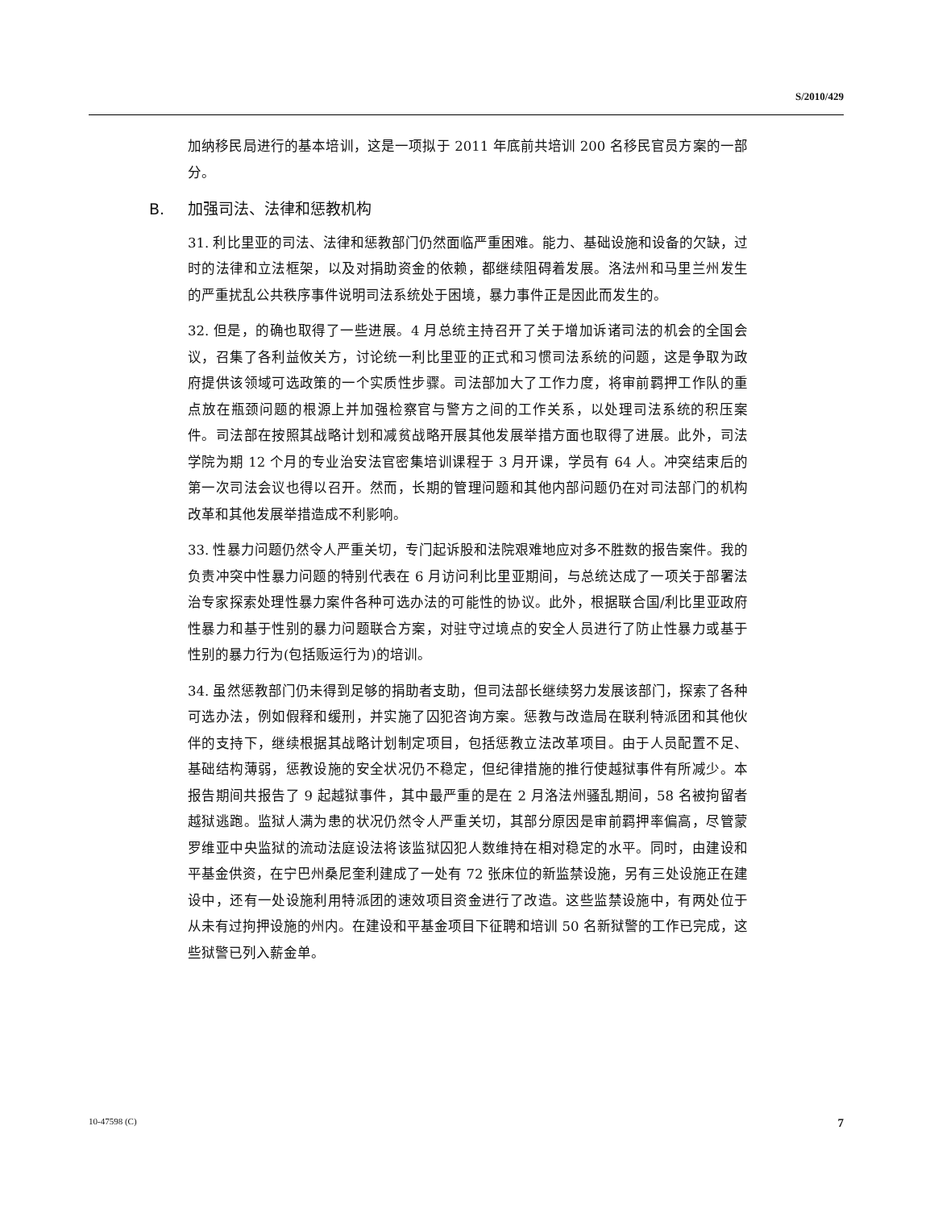S/2010/429
加纳移民局进行的基本培训，这是一项拟于 2011 年底前共培训 200 名移民官员方案的一部分。
B. 加强司法、法律和惩教机构
31. 利比里亚的司法、法律和惩教部门仍然面临严重困难。能力、基础设施和设备的欠缺，过时的法律和立法框架，以及对捐助资金的依赖，都继续阻碍着发展。洛法州和马里兰州发生的严重扰乱公共秩序事件说明司法系统处于困境，暴力事件正是因此而发生的。
32. 但是，的确也取得了一些进展。4 月总统主持召开了关于增加诉诸司法的机会的全国会议，召集了各利益攸关方，讨论统一利比里亚的正式和习惯司法系统的问题，这是争取为政府提供该领域可选政策的一个实质性步骤。司法部加大了工作力度，将审前羁押工作队的重点放在瓶颈问题的根源上并加强检察官与警方之间的工作关系，以处理司法系统的积压案件。司法部在按照其战略计划和减贫战略开展其他发展举措方面也取得了进展。此外，司法学院为期 12 个月的专业治安法官密集培训课程于 3 月开课，学员有 64 人。冲突结束后的第一次司法会议也得以召开。然而，长期的管理问题和其他内部问题仍在对司法部门的机构改革和其他发展举措造成不利影响。
33. 性暴力问题仍然令人严重关切，专门起诉股和法院艰难地应对多不胜数的报告案件。我的负责冲突中性暴力问题的特别代表在 6 月访问利比里亚期间，与总统达成了一项关于部署法治专家探索处理性暴力案件各种可选办法的可能性的协议。此外，根据联合国/利比里亚政府性暴力和基于性别的暴力问题联合方案，对驻守过境点的安全人员进行了防止性暴力或基于性别的暴力行为(包括贩运行为)的培训。
34. 虽然惩教部门仍未得到足够的捐助者支助，但司法部长继续努力发展该部门，探索了各种可选办法，例如假释和缓刑，并实施了囚犯咨询方案。惩教与改造局在联利特派团和其他伙伴的支持下，继续根据其战略计划制定项目，包括惩教立法改革项目。由于人员配置不足、基础结构薄弱，惩教设施的安全状况仍不稳定，但纪律措施的推行使越狱事件有所减少。本报告期间共报告了 9 起越狱事件，其中最严重的是在 2 月洛法州骚乱期间，58 名被拘留者越狱逃跑。监狱人满为患的状况仍然令人严重关切，其部分原因是审前羁押率偏高，尽管蒙罗维亚中央监狱的流动法庭设法将该监狱囚犯人数维持在相对稳定的水平。同时，由建设和平基金供资，在宁巴州桑尼奎利建成了一处有 72 张床位的新监禁设施，另有三处设施正在建设中，还有一处设施利用特派团的速效项目资金进行了改造。这些监禁设施中，有两处位于从未有过拘押设施的州内。在建设和平基金项目下征聘和培训 50 名新狱警的工作已完成，这些狱警已列入薪金单。
10-47598 (C) 7